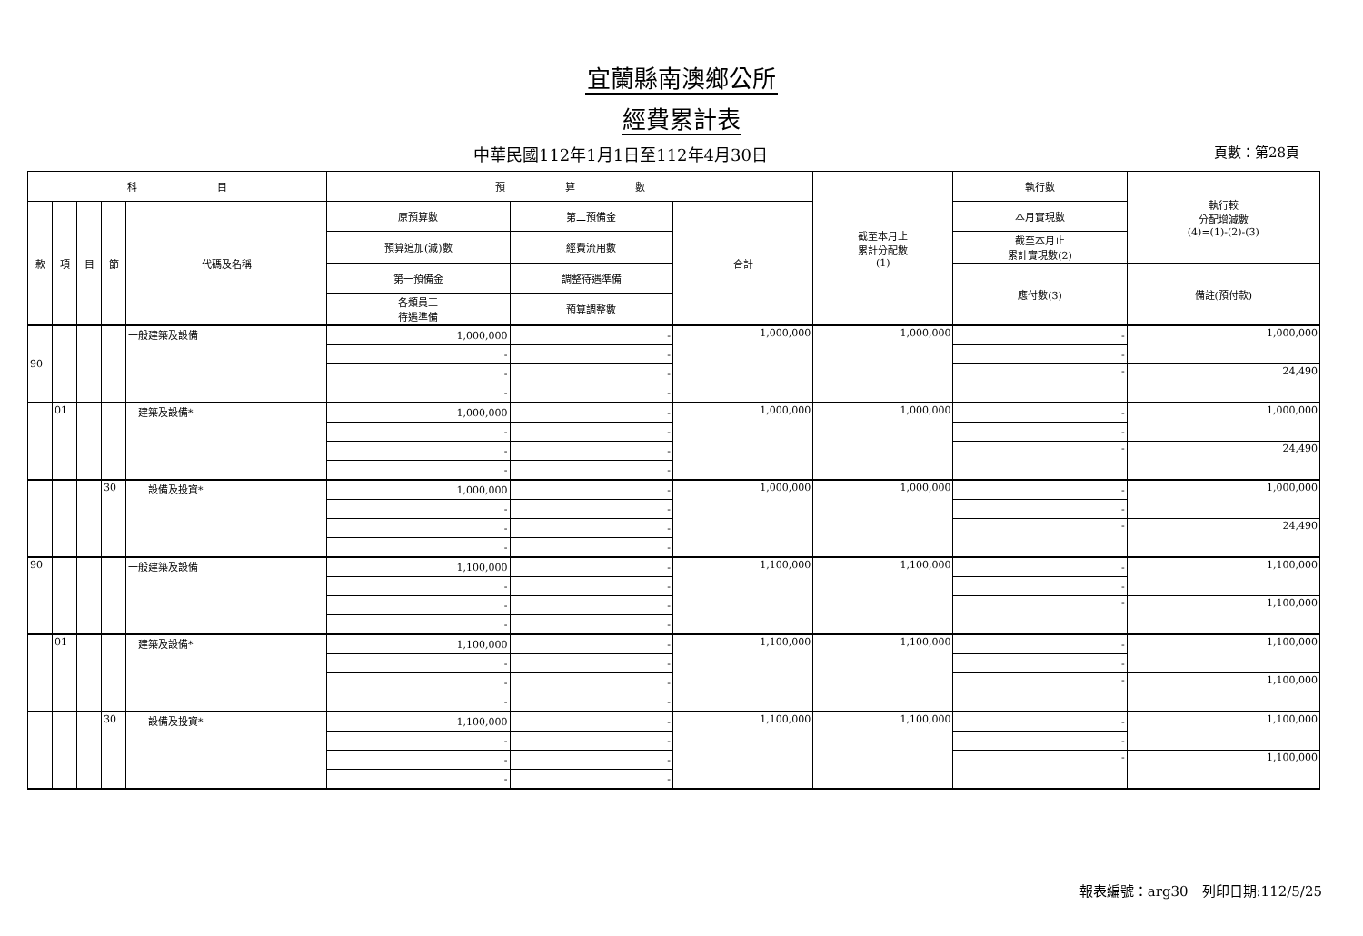宜蘭縣南澳鄉公所
經費累計表
中華民國112年1月1日至112年4月30日 頁數：第28頁
| 科 目 | | | | | 預 算 數 | | | 截至本月止 累計分配數 (1) | 執行數 | 執行較 分配增減數 (4)=(1)-(2)-(3) |
| --- | --- | --- | --- | --- | --- | --- | --- | --- | --- | --- |
| 款 | 項 | 目 | 節 | 代碼及名稱 | 原預算數 | 第二預備金 | 合計 | | 本月實現數 | |
| | | | | | 預算追加(減)數 | 經費流用數 | | | 截至本月止 累計實現數(2) | |
| | | | | | 第一預備金 | 調整待遇準備 | | | 應付數(3) | 備註(預付款) |
| | | | | | 各類員工 待遇準備 | 預算調整數 | | | | |
| 90 | | | | 一般建築及設備 | 1,000,000 | - | 1,000,000 | 1,000,000 | - | 1,000,000 |
| | | | | | - | - | | | - | |
| | | | | | - | - | | | - | 24,490 |
| | | | | | - | - | | | | |
| | 01 | | | 建築及設備* | 1,000,000 | - | 1,000,000 | 1,000,000 | - | 1,000,000 |
| | | | | | - | - | | | - | |
| | | | | | - | - | | | - | 24,490 |
| | | | | | - | - | | | | |
| | | | 30 | 設備及投資* | 1,000,000 | - | 1,000,000 | 1,000,000 | - | 1,000,000 |
| | | | | | - | - | | | - | |
| | | | | | - | - | | | - | 24,490 |
| | | | | | - | - | | | | |
| 90 | | | | 一般建築及設備 | 1,100,000 | - | 1,100,000 | 1,100,000 | - | 1,100,000 |
| | | | | | - | - | | | - | |
| | | | | | - | - | | | - | 1,100,000 |
| | | | | | - | - | | | | |
| | 01 | | | 建築及設備* | 1,100,000 | - | 1,100,000 | 1,100,000 | - | 1,100,000 |
| | | | | | - | - | | | - | |
| | | | | | - | - | | | - | 1,100,000 |
| | | | | | - | - | | | | |
| | | | 30 | 設備及投資* | 1,100,000 | - | 1,100,000 | 1,100,000 | - | 1,100,000 |
| | | | | | - | - | | | - | |
| | | | | | - | - | | | - | 1,100,000 |
| | | | | | - | - | | | | |
報表編號：arg30　列印日期:112/5/25